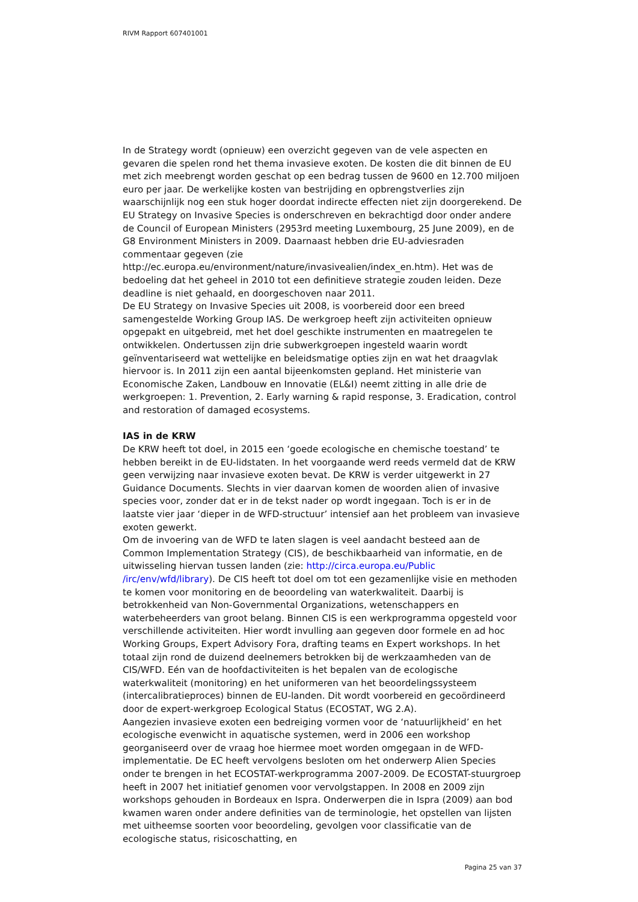RIVM Rapport 607401001
In de Strategy wordt (opnieuw) een overzicht gegeven van de vele aspecten en gevaren die spelen rond het thema invasieve exoten. De kosten die dit binnen de EU met zich meebrengt worden geschat op een bedrag tussen de 9600 en 12.700 miljoen euro per jaar. De werkelijke kosten van bestrijding en opbrengstverlies zijn waarschijnlijk nog een stuk hoger doordat indirecte effecten niet zijn doorgerekend. De EU Strategy on Invasive Species is onderschreven en bekrachtigd door onder andere de Council of European Ministers (2953rd meeting Luxembourg, 25 June 2009), en de G8 Environment Ministers in 2009. Daarnaast hebben drie EU-adviesraden commentaar gegeven (zie http://ec.europa.eu/environment/nature/invasivealien/index_en.htm). Het was de bedoeling dat het geheel in 2010 tot een definitieve strategie zouden leiden. Deze deadline is niet gehaald, en doorgeschoven naar 2011.
De EU Strategy on Invasive Species uit 2008, is voorbereid door een breed samengestelde Working Group IAS. De werkgroep heeft zijn activiteiten opnieuw opgepakt en uitgebreid, met het doel geschikte instrumenten en maatregelen te ontwikkelen. Ondertussen zijn drie subwerkgroepen ingesteld waarin wordt geïnventariseerd wat wettelijke en beleidsmatige opties zijn en wat het draagvlak hiervoor is. In 2011 zijn een aantal bijeenkomsten gepland. Het ministerie van Economische Zaken, Landbouw en Innovatie (EL&I) neemt zitting in alle drie de werkgroepen: 1. Prevention, 2. Early warning & rapid response, 3. Eradication, control and restoration of damaged ecosystems.
IAS in de KRW
De KRW heeft tot doel, in 2015 een ‘goede ecologische en chemische toestand’ te hebben bereikt in de EU-lidstaten. In het voorgaande werd reeds vermeld dat de KRW geen verwijzing naar invasieve exoten bevat. De KRW is verder uitgewerkt in 27 Guidance Documents. Slechts in vier daarvan komen de woorden alien of invasive species voor, zonder dat er in de tekst nader op wordt ingegaan. Toch is er in de laatste vier jaar ‘dieper in de WFD-structuur’ intensief aan het probleem van invasieve exoten gewerkt.
Om de invoering van de WFD te laten slagen is veel aandacht besteed aan de Common Implementation Strategy (CIS), de beschikbaarheid van informatie, en de uitwisseling hiervan tussen landen (zie: http://circa.europa.eu/Public /irc/env/wfd/library). De CIS heeft tot doel om tot een gezamenlijke visie en methoden te komen voor monitoring en de beoordeling van waterkwaliteit. Daarbij is betrokkenheid van Non-Governmental Organizations, wetenschappers en waterbeheerders van groot belang. Binnen CIS is een werkprogramma opgesteld voor verschillende activiteiten. Hier wordt invulling aan gegeven door formele en ad hoc Working Groups, Expert Advisory Fora, drafting teams en Expert workshops. In het totaal zijn rond de duizend deelnemers betrokken bij de werkzaamheden van de CIS/WFD. Eén van de hoofdactiviteiten is het bepalen van de ecologische waterkwaliteit (monitoring) en het uniformeren van het beoordelingssysteem (intercalibratieproces) binnen de EU-landen. Dit wordt voorbereid en gecoördineerd door de expert-werkgroep Ecological Status (ECOSTAT, WG 2.A).
Aangezien invasieve exoten een bedreiging vormen voor de ‘natuurlijkheid’ en het ecologische evenwicht in aquatische systemen, werd in 2006 een workshop georganiseerd over de vraag hoe hiermee moet worden omgegaan in de WFD-implementatie. De EC heeft vervolgens besloten om het onderwerp Alien Species onder te brengen in het ECOSTAT-werkprogramma 2007-2009. De ECOSTAT-stuurgroep heeft in 2007 het initiatief genomen voor vervolgstappen. In 2008 en 2009 zijn workshops gehouden in Bordeaux en Ispra. Onderwerpen die in Ispra (2009) aan bod kwamen waren onder andere definities van de terminologie, het opstellen van lijsten met uitheemse soorten voor beoordeling, gevolgen voor classificatie van de ecologische status, risicoschatting, en
Pagina 25 van 37